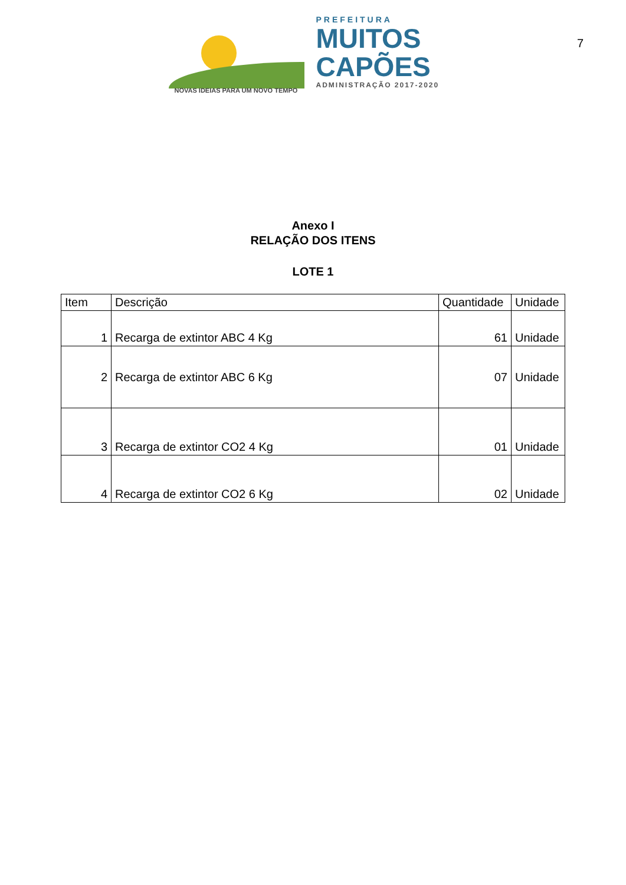NOVAS IDEIAS PARA UM NOVO TEMPO
PREFEITURA
MUITOS
CAPÕES
ADMINISTRAÇÃO 2017-2020
7
Anexo I
RELAÇÃO DOS ITENS
LOTE 1
| Item | Descrição | Quantidade | Unidade |
| --- | --- | --- | --- |
| 1 | Recarga de extintor ABC 4 Kg | 61 | Unidade |
| 2 | Recarga de extintor ABC 6 Kg | 07 | Unidade |
| 3 | Recarga de extintor CO2 4 Kg | 01 | Unidade |
| 4 | Recarga de extintor CO2 6 Kg | 02 | Unidade |